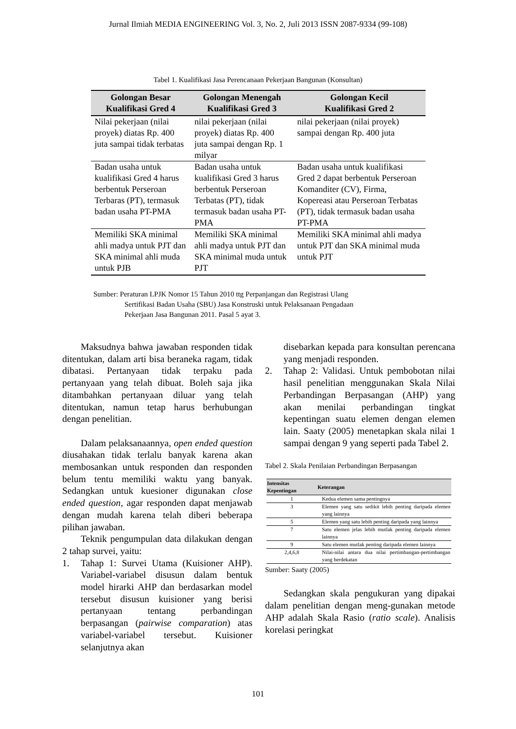Jurnal Ilmiah MEDIA ENGINEERING Vol. 3, No. 2, Juli 2013 ISSN 2087-9334 (99-108)
Tabel 1. Kualifikasi Jasa Perencanaan Pekerjaan Bangunan (Konsultan)
| Golongan Besar Kualifikasi Gred 4 | Golongan Menengah Kualifikasi Gred 3 | Golongan Kecil Kualifikasi Gred 2 |
| --- | --- | --- |
| Nilai pekerjaan (nilai proyek) diatas Rp. 400 juta sampai tidak terbatas | nilai pekerjaan (nilai proyek) diatas Rp. 400 juta sampai dengan Rp. 1 milyar | nilai pekerjaan (nilai proyek) sampai dengan Rp. 400 juta |
| Badan usaha untuk kualifikasi Gred 4 harus berbentuk Perseroan Terbaras (PT), termasuk badan usaha PT-PMA | Badan usaha untuk kualifikasi Gred 3 harus berbentuk Perseroan Terbatas (PT), tidak termasuk badan usaha PT-PMA | Badan usaha untuk kualifikasi Gred 2 dapat berbentuk Perseroan Komanditer (CV), Firma, Kopereasi atau Perseroan Terbatas (PT), tidak termasuk badan usaha PT-PMA |
| Memiliki SKA minimal ahli madya untuk PJT dan SKA minimal ahli muda untuk PJB | Memiliki SKA minimal ahli madya untuk PJT dan SKA minimal muda untuk PJT | Memiliki SKA minimal ahli madya untuk PJT dan SKA minimal muda untuk PJT |
Sumber: Peraturan LPJK Nomor 15 Tahun 2010 ttg Perpanjangan dan Registrasi Ulang
Sertifikasi Badan Usaha (SBU) Jasa Konstruski untuk Pelaksanaan Pengadaan
Pekerjaan Jasa Bangunan 2011. Pasal 5 ayat 3.
Maksudnya bahwa jawaban responden tidak ditentukan, dalam arti bisa beraneka ragam, tidak dibatasi. Pertanyaan tidak terpaku pada pertanyaan yang telah dibuat. Boleh saja jika ditambahkan pertanyaan diluar yang telah ditentukan, namun tetap harus berhubungan dengan penelitian.
Dalam pelaksanaannya, open ended question diusahakan tidak terlalu banyak karena akan membosankan untuk responden dan responden belum tentu memiliki waktu yang banyak. Sedangkan untuk kuesioner digunakan close ended question, agar responden dapat menjawab dengan mudah karena telah diberi beberapa pilihan jawaban.
Teknik pengumpulan data dilakukan dengan 2 tahap survei, yaitu:
1. Tahap 1: Survei Utama (Kuisioner AHP). Variabel-variabel disusun dalam bentuk model hirarki AHP dan berdasarkan model tersebut disusun kuisioner yang berisi pertanyaan tentang perbandingan berpasangan (pairwise comparation) atas variabel-variabel tersebut. Kuisioner selanjutnya akan
disebarkan kepada para konsultan perencana yang menjadi responden.
2. Tahap 2: Validasi. Untuk pembobotan nilai hasil penelitian menggunakan Skala Nilai Perbandingan Berpasangan (AHP) yang akan menilai perbandingan tingkat kepentingan suatu elemen dengan elemen lain. Saaty (2005) menetapkan skala nilai 1 sampai dengan 9 yang seperti pada Tabel 2.
Tabel 2. Skala Penilaian Perbandingan Berpasangan
| Intensitas Kepentingan | Keterangan |
| --- | --- |
| 1 | Kedua elemen sama pentingnya |
| 3 | Elemen yang satu sedikit lebih penting daripada elemen yang lainnya |
| 5 | Elemen yang satu lebih penting daripada yang lainnya |
| 7 | Satu elemen jelas lebih mutlak penting daripada elemen lainnya |
| 9 | Satu elemen mutlak penting daripada elemen lainnya |
| 2,4,6,8 | Nilai-nilai antara dua nilai pertimbangan-pertimbangan yang berdekatan |
Sumber: Saaty (2005)
Sedangkan skala pengukuran yang dipakai dalam penelitian dengan meng-gunakan metode AHP adalah Skala Rasio (ratio scale). Analisis korelasi peringkat
101